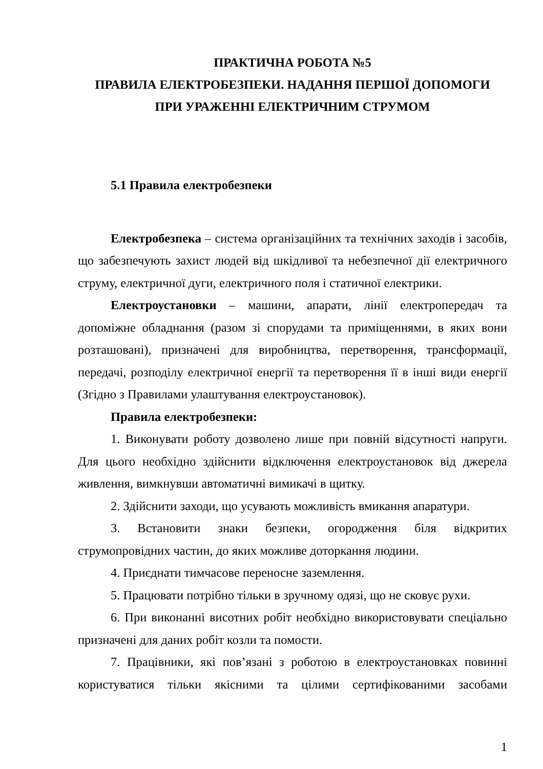ПРАКТИЧНА РОБОТА №5
ПРАВИЛА ЕЛЕКТРОБЕЗПЕКИ. НАДАННЯ ПЕРШОЇ ДОПОМОГИ
ПРИ УРАЖЕННІ ЕЛЕКТРИЧНИМ СТРУМОМ
5.1 Правила електробезпеки
Електробезпека – система організаційних та технічних заходів і засобів, що забезпечують захист людей від шкідливої та небезпечної дії електричного струму, електричної дуги, електричного поля і статичної електрики.
Електроустановки – машини, апарати, лінії електропередач та допоміжне обладнання (разом зі спорудами та приміщеннями, в яких вони розташовані), призначені для виробництва, перетворення, трансформації, передачі, розподілу електричної енергії та перетворення її в інші види енергії (Згідно з Правилами улаштування електроустановок).
Правила електробезпеки:
1. Виконувати роботу дозволено лише при повній відсутності напруги. Для цього необхідно здійснити відключення електроустановок від джерела живлення, вимкнувши автоматичні вимикачі в щитку.
2. Здійснити заходи, що усувають можливість вмикання апаратури.
3. Встановити знаки безпеки, огородження біля відкритих струмопровідних частин, до яких можливе доторкання людини.
4. Приєднати тимчасове переносне заземлення.
5. Працювати потрібно тільки в зручному одязі, що не сковує рухи.
6. При виконанні висотних робіт необхідно використовувати спеціально призначені для даних робіт козли та помости.
7. Працівники, які пов’язані з роботою в електроустановках повинні користуватися тільки якісними та цілими сертифікованими засобами
1